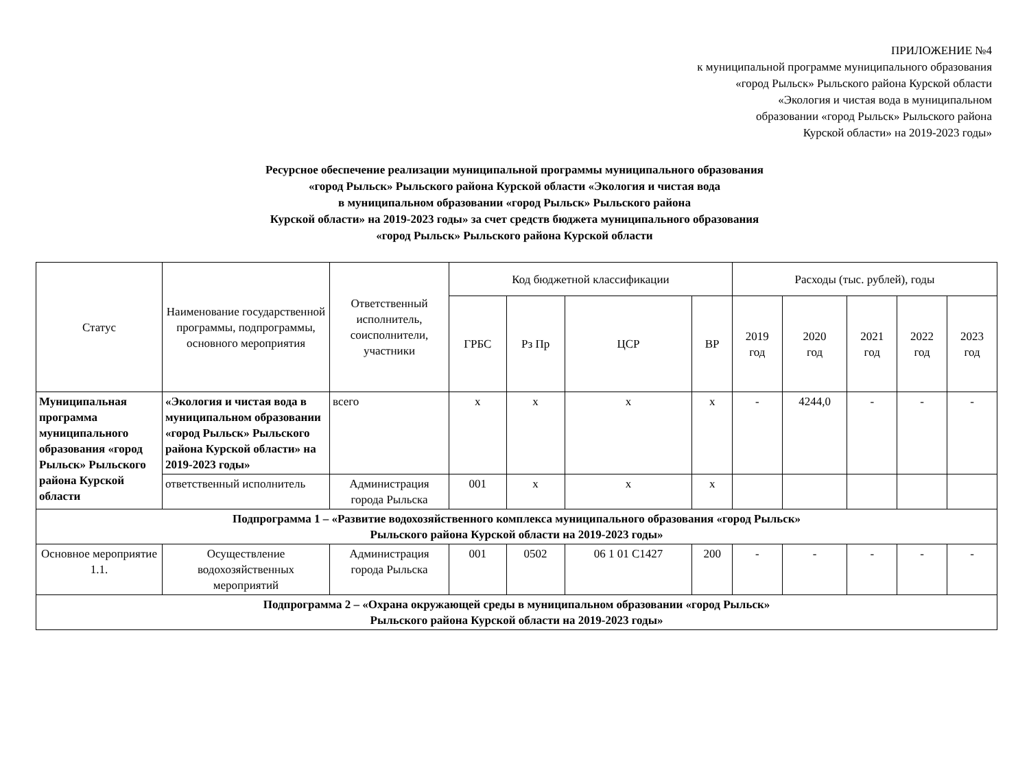ПРИЛОЖЕНИЕ №4
к муниципальной программе муниципального образования
«город Рыльск» Рыльского района Курской области
«Экология и чистая вода в муниципальном
образовании «город Рыльск» Рыльского района
Курской области» на 2019-2023 годы»
Ресурсное обеспечение реализации муниципальной программы муниципального образования
«город Рыльск» Рыльского района Курской области «Экология и чистая вода
в муниципальном образовании «город Рыльск» Рыльского района
Курской области» на 2019-2023 годы» за счет средств бюджета муниципального образования
«город Рыльск» Рыльского района Курской области
| Статус | Наименование государственной программы, подпрограммы, основного мероприятия | Ответственный исполнитель, соисполнители, участники | Код бюджетной классификации | | | | Расходы (тыс. рублей), годы | | | | |
| --- | --- | --- | --- | --- | --- | --- | --- | --- | --- | --- | --- |
| | | | ГРБС | Рз Пр | ЦСР | ВР | 2019 год | 2020 год | 2021 год | 2022 год | 2023 год |
| Муниципальная программа муниципального образования «город Рыльск» Рыльского района Курской области | «Экология и чистая вода в муниципальном образовании «город Рыльск» Рыльского района Курской области» на 2019-2023 годы» | всего | х | х | х | х | - | 4244,0 | - | - | - |
| | ответственный исполнитель | Администрация города Рыльска | 001 | х | х | х | | | | | |
| Подпрограмма 1 – «Развитие водохозяйственного комплекса муниципального образования «город Рыльск» Рыльского района Курской области на 2019-2023 годы» | | | | | | | | | | | |
| Основное мероприятие 1.1. | Осуществление водохозяйственных мероприятий | Администрация города Рыльска | 001 | 0502 | 06 1 01 С1427 | 200 | - | - | - | - | - |
| Подпрограмма 2 – «Охрана окружающей среды в муниципальном образовании «город Рыльск» Рыльского района Курской области на 2019-2023 годы» | | | | | | | | | | | |